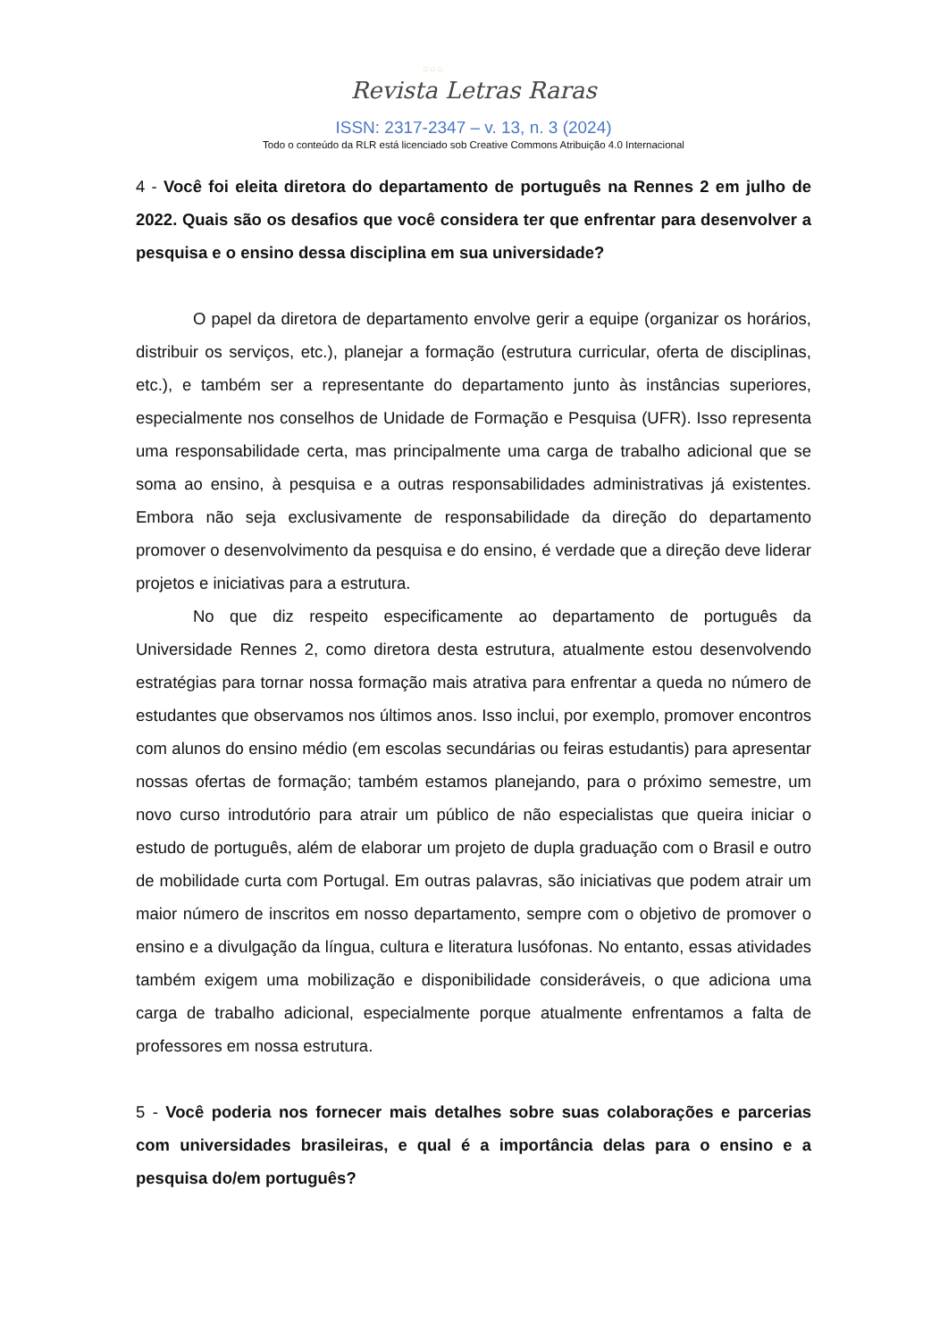○○○
Revista Letras Raras
ISSN: 2317-2347 – v. 13, n. 3 (2024)
Todo o conteúdo da RLR está licenciado sob Creative Commons Atribuição 4.0 Internacional
4 - Você foi eleita diretora do departamento de português na Rennes 2 em julho de 2022. Quais são os desafios que você considera ter que enfrentar para desenvolver a pesquisa e o ensino dessa disciplina em sua universidade?
O papel da diretora de departamento envolve gerir a equipe (organizar os horários, distribuir os serviços, etc.), planejar a formação (estrutura curricular, oferta de disciplinas, etc.), e também ser a representante do departamento junto às instâncias superiores, especialmente nos conselhos de Unidade de Formação e Pesquisa (UFR). Isso representa uma responsabilidade certa, mas principalmente uma carga de trabalho adicional que se soma ao ensino, à pesquisa e a outras responsabilidades administrativas já existentes. Embora não seja exclusivamente de responsabilidade da direção do departamento promover o desenvolvimento da pesquisa e do ensino, é verdade que a direção deve liderar projetos e iniciativas para a estrutura.
No que diz respeito especificamente ao departamento de português da Universidade Rennes 2, como diretora desta estrutura, atualmente estou desenvolvendo estratégias para tornar nossa formação mais atrativa para enfrentar a queda no número de estudantes que observamos nos últimos anos. Isso inclui, por exemplo, promover encontros com alunos do ensino médio (em escolas secundárias ou feiras estudantis) para apresentar nossas ofertas de formação; também estamos planejando, para o próximo semestre, um novo curso introdutório para atrair um público de não especialistas que queira iniciar o estudo de português, além de elaborar um projeto de dupla graduação com o Brasil e outro de mobilidade curta com Portugal. Em outras palavras, são iniciativas que podem atrair um maior número de inscritos em nosso departamento, sempre com o objetivo de promover o ensino e a divulgação da língua, cultura e literatura lusófonas. No entanto, essas atividades também exigem uma mobilização e disponibilidade consideráveis, o que adiciona uma carga de trabalho adicional, especialmente porque atualmente enfrentamos a falta de professores em nossa estrutura.
5 - Você poderia nos fornecer mais detalhes sobre suas colaborações e parcerias com universidades brasileiras, e qual é a importância delas para o ensino e a pesquisa do/em português?